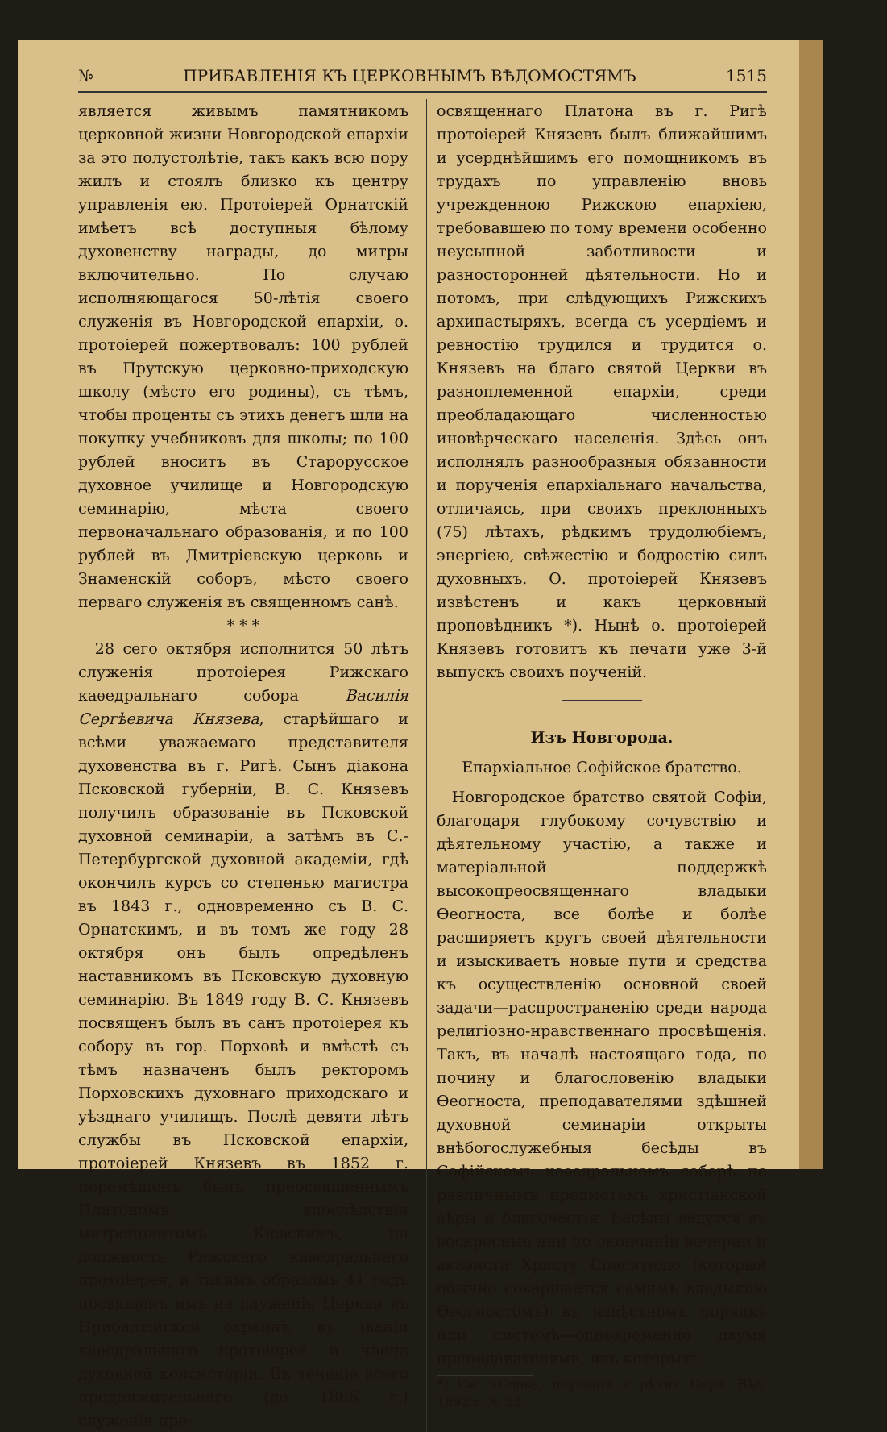№ ПРИБАВЛЕНІЯ КЪ ЦЕРКОВНЫМЪ ВѢДОМОСТЯМЪ 1515
является живымъ памятникомъ церковной жизни Новгородской епархіи за это полустолѣтіе, такъ какъ всю пору жилъ и стоялъ близко къ центру управленія ею. Протоіерей Орнатскій имѣетъ всѣ доступныя бѣлому духовенству награды, до митры включительно. По случаю исполняющагося 50-лѣтія своего служенія въ Новгородской епархіи, о. протоіерей пожертвовалъ: 100 рублей въ Прутскую церковно-приходскую школу (мѣсто его родины), съ тѣмъ, чтобы проценты съ этихъ денегъ шли на покупку учебниковъ для школы; по 100 рублей вноситъ въ Старорусское духовное училище и Новгородскую семинарію, мѣста своего первоначальнаго образованія, и по 100 рублей въ Дмитріевскую церковь и Знаменскій соборъ, мѣсто своего перваго служенія въ священномъ санѣ.
* * *
28 сего октября исполнится 50 лѣтъ служенія протоіерея Рижскаго каѳедральнаго собора Василія Сергѣевича Князева, старѣйшаго и всѣми уважаемаго представителя духовенства въ г. Ригѣ. Сынъ діакона Псковской губерніи, В. С. Князевъ получилъ образованіе въ Псковской духовной семинаріи, а затѣмъ въ С.-Петербургской духовной академіи, гдѣ окончилъ курсъ со степенью магистра въ 1843 г., одновременно съ В. С. Орнатскимъ, и въ томъ же году 28 октября онъ былъ опредѣленъ наставникомъ въ Псковскую духовную семинарію. Въ 1849 году В. С. Князевъ посвященъ былъ въ санъ протоіерея къ собору въ гор. Порховѣ и вмѣстѣ съ тѣмъ назначенъ былъ ректоромъ Порховскихъ духовнаго приходскаго и уѣзднаго училищъ. Послѣ девяти лѣтъ службы въ Псковской епархіи, протоіерей Князевъ въ 1852 г. перемѣщенъ былъ преосвященнымъ Платономъ, впослѣдствіи митрополитомъ Кіевскимъ, на должность Рижскаго каѳедральнаго протоіерея, и такимъ образомъ 41 годъ посвященъ имъ на служеніе Церкви въ Прибалтійской окраинѣ, въ званіи каѳедральнаго протоіерея и члена духовной консисторіи. Въ теченіе всего продолжительнаго (до 1866 г.) служенія пре-
освященнаго Платона въ г. Ригѣ протоіерей Князевъ былъ ближайшимъ и усерднѣйшимъ его помощникомъ въ трудахъ по управленію вновь учрежденною Рижскою епархіею, требовавшею по тому времени особенно неусыпной заботливости и разносторонней дѣятельности. Но и потомъ, при слѣдующихъ Рижскихъ архипастыряхъ, всегда съ усердіемъ и ревностію трудился и трудится о. Князевъ на благо святой Церкви въ разноплеменной епархіи, среди преобладающаго численностью иновѣрческаго населенія. Здѣсь онъ исполнялъ разнообразныя обязанности и порученія епархіальнаго начальства, отличаясь, при своихъ преклонныхъ (75) лѣтахъ, рѣдкимъ трудолюбіемъ, энергіею, свѣжестію и бодростію силъ духовныхъ. О. протоіерей Князевъ извѣстенъ и какъ церковный проповѣдникъ *). Нынѣ о. протоіерей Князевъ готовитъ къ печати уже 3-й выпускъ своихъ поученій.
Изъ Новгорода.
Епархіальное Софійское братство.
Новгородское братство святой Софіи, благодаря глубокому сочувствію и дѣятельному участію, а также и матеріальной поддержкѣ высокопреосвященнаго владыки Ѳеогноста, все болѣе и болѣе расширяетъ кругъ своей дѣятельности и изыскиваетъ новые пути и средства къ осуществленію основной своей задачи—распространенію среди народа религіозно-нравственнаго просвѣщенія. Такъ, въ началѣ настоящаго года, по почину и благословенію владыки Ѳеогноста, преподавателями здѣшней духовной семинаріи открыты внѣбогослужебныя бесѣды въ Софійскомъ каѳедральномъ соборѣ по различнымъ предметамъ христіанской вѣры и благочестія. Бесѣды ведутся въ воскресные дни по окончаніи вечерни и акаѳиста Христу Спасителю (который обычно совершается самимъ владыкою Ѳеогностомъ) въ извѣстномъ порядкѣ или системѣ—одновременно двумя преподавателями, изъ которыхъ
*) См. «Слова, поученія и рѣчи» Церк. Вѣд. 1892 г. № 52.